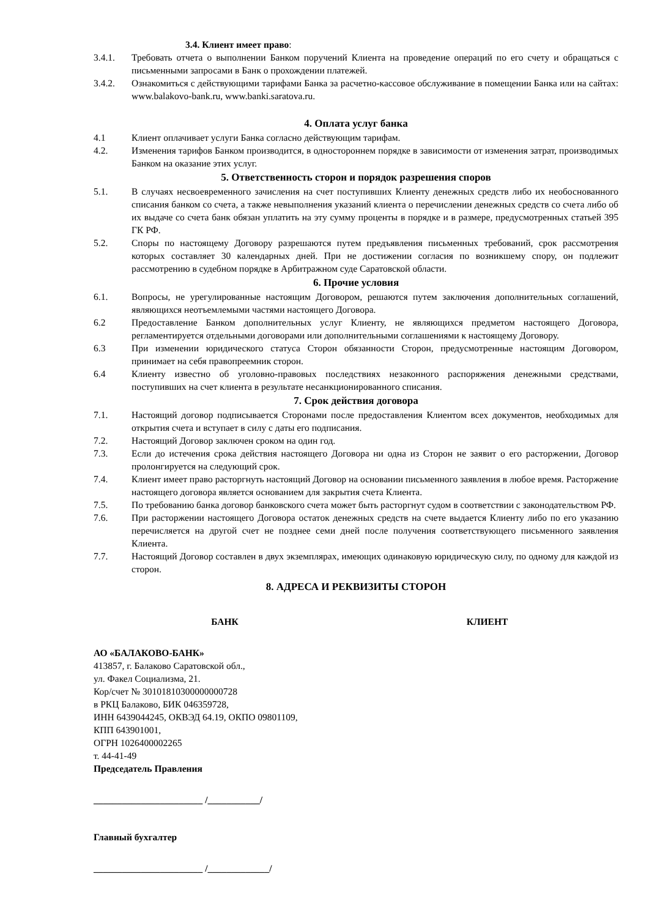3.4. Клиент имеет право:
3.4.1. Требовать отчета о выполнении Банком поручений Клиента на проведение операций по его счету и обращаться с письменными запросами в Банк о прохождении платежей.
3.4.2. Ознакомиться с действующими тарифами Банка за расчетно-кассовое обслуживание в помещении Банка или на сайтах: www.balakovo-bank.ru, www.banki.saratova.ru.
4. Оплата услуг банка
4.1 Клиент оплачивает услуги Банка согласно действующим тарифам.
4.2. Изменения тарифов Банком производится, в одностороннем порядке в зависимости от изменения затрат, производимых Банком на оказание этих услуг.
5. Ответственность сторон и порядок разрешения споров
5.1. В случаях несвоевременного зачисления на счет поступивших Клиенту денежных средств либо их необоснованного списания банком со счета, а также невыполнения указаний клиента о перечислении денежных средств со счета либо об их выдаче со счета банк обязан уплатить на эту сумму проценты в порядке и в размере, предусмотренных статьей 395 ГК РФ.
5.2. Споры по настоящему Договору разрешаются путем предъявления письменных требований, срок рассмотрения которых составляет 30 календарных дней. При не достижении согласия по возникшему спору, он подлежит рассмотрению в судебном порядке в Арбитражном суде Саратовской области.
6. Прочие условия
6.1. Вопросы, не урегулированные настоящим Договором, решаются путем заключения дополнительных соглашений, являющихся неотъемлемыми частями настоящего Договора.
6.2 Предоставление Банком дополнительных услуг Клиенту, не являющихся предметом настоящего Договора, регламентируется отдельными договорами или дополнительными соглашениями к настоящему Договору.
6.3 При изменении юридического статуса Сторон обязанности Сторон, предусмотренные настоящим Договором, принимает на себя правопреемник сторон.
6.4 Клиенту известно об уголовно-правовых последствиях незаконного распоряжения денежными средствами, поступивших на счет клиента в результате несанкционированного списания.
7. Срок действия договора
7.1. Настоящий договор подписывается Сторонами после предоставления Клиентом всех документов, необходимых для открытия счета и вступает в силу с даты его подписания.
7.2. Настоящий Договор заключен сроком на один год.
7.3. Если до истечения срока действия настоящего Договора ни одна из Сторон не заявит о его расторжении, Договор пролонгируется на следующий срок.
7.4. Клиент имеет право расторгнуть настоящий Договор на основании письменного заявления в любое время. Расторжение настоящего договора является основанием для закрытия счета Клиента.
7.5. По требованию банка договор банковского счета может быть расторгнут судом в соответствии с законодательством РФ.
7.6. При расторжении настоящего Договора остаток денежных средств на счете выдается Клиенту либо по его указанию перечисляется на другой счет не позднее семи дней после получения соответствующего письменного заявления Клиента.
7.7. Настоящий Договор составлен в двух экземплярах, имеющих одинаковую юридическую силу, по одному для каждой из сторон.
8. АДРЕСА И РЕКВИЗИТЫ СТОРОН
БАНК КЛИЕНТ
АО «БАЛАКОВО-БАНК»
413857, г. Балаково Саратовской обл.,
ул. Факел Социализма, 21.
Кор/счет № 30101810300000000728
в РКЦ Балаково, БИК 046359728,
ИНН 6439044245, ОКВЭД 64.19, ОКПО 09801109,
КПП 643901001,
ОГРН 1026400002265
т. 44-41-49
Председатель Правления
_______________________ /___________/
Главный бухгалтер
_______________________ /_____________/